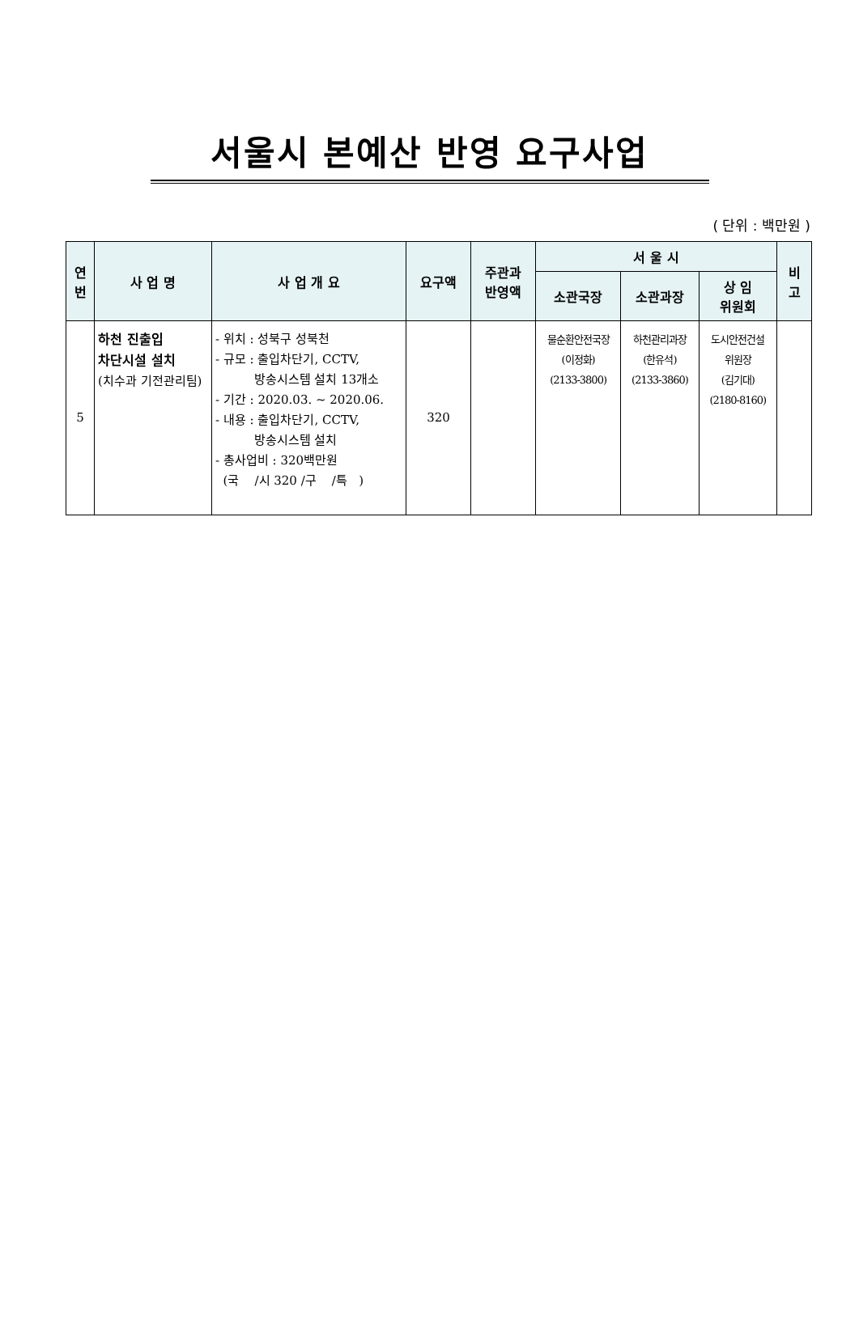서울시 본예산 반영 요구사업
( 단위 : 백만원 )
| 연 번 | 사 업 명 | 사 업 개 요 | 요구액 | 주관과 반영액 | 서 울 시 | | | 비 고 |
| --- | --- | --- | --- | --- | --- | --- | --- | --- |
| | | | | | 소관국장 | 소관과장 | 상 임 위원회 | |
| 5 | 하천 진출입 차단시설 설치 (치수과 기전관리팀) | - 위치 : 성북구 성북천 - 규모 : 출입차단기, CCTV, 방송시스템 설치 13개소 - 기간 : 2020.03. ~ 2020.06. - 내용 : 출입차단기, CCTV, 방송시스템 설치 - 총사업비 : 320백만원 (국 /시 320 /구 /특 ) | 320 | | 물순환안전국장 (이정화) (2133-3800) | 하천관리과장 (한유석) (2133-3860) | 도시안전건설 위원장 (김기대) (2180-8160) | |